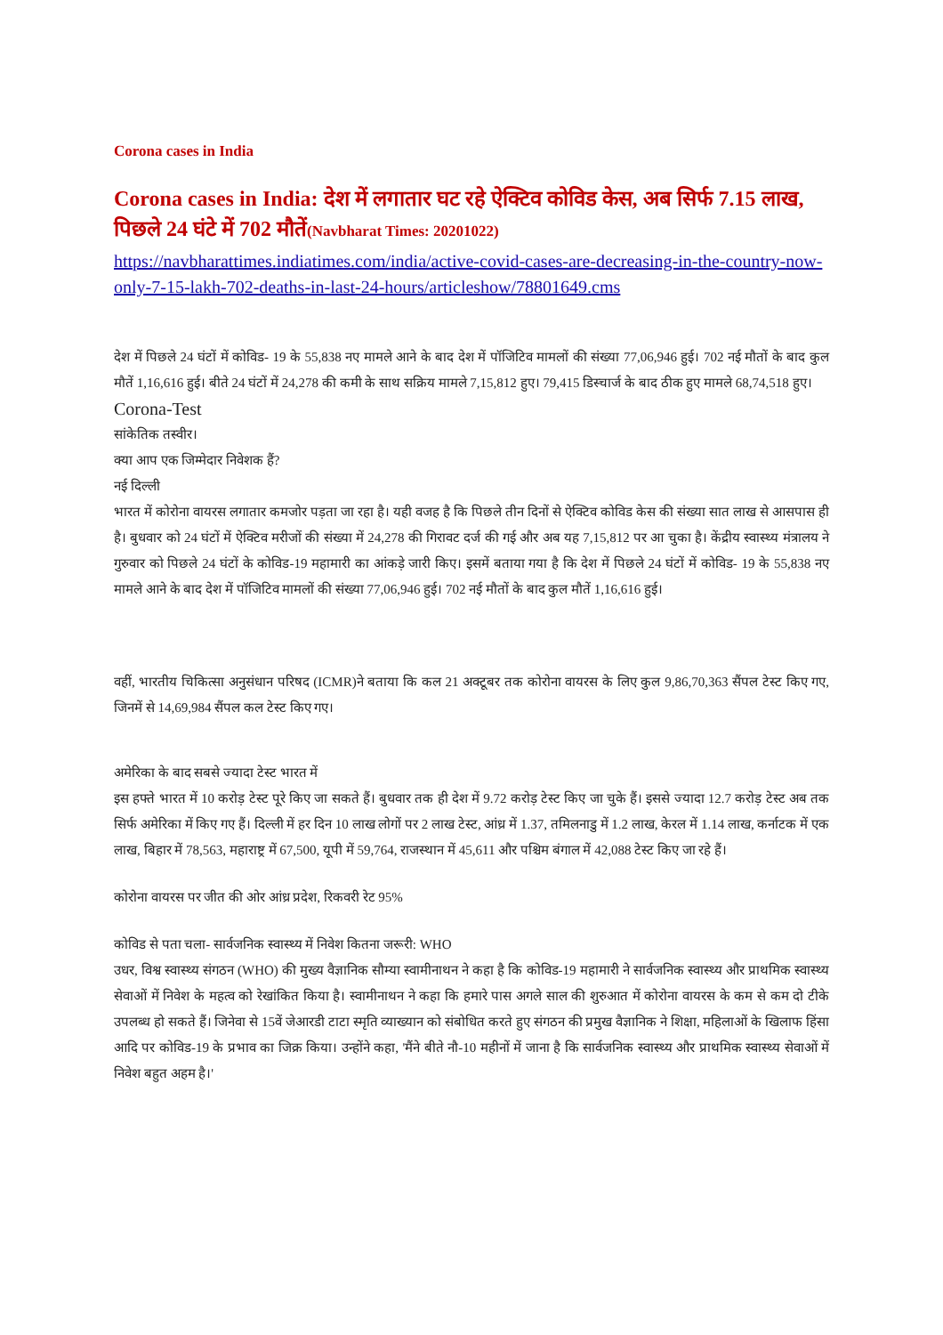Corona cases in India
Corona cases in India: देश में लगातार घट रहे ऐक्टिव कोविड केस, अब सिर्फ 7.15 लाख, पिछले 24 घंटे में 702 मौतें(Navbharat Times: 20201022)
https://navbharattimes.indiatimes.com/india/active-covid-cases-are-decreasing-in-the-country-now-only-7-15-lakh-702-deaths-in-last-24-hours/articleshow/78801649.cms
देश में पिछले 24 घंटों में कोविड- 19 के 55,838 नए मामले आने के बाद देश में पॉजिटिव मामलों की संख्या 77,06,946 हुई। 702 नई मौतों के बाद कुल मौतें 1,16,616 हुई। बीते 24 घंटों में 24,278 की कमी के साथ सक्रिय मामले 7,15,812 हुए। 79,415 डिस्चार्ज के बाद ठीक हुए मामले 68,74,518 हुए।
Corona-Test
सांकेतिक तस्वीर।
क्या आप एक जिम्मेदार निवेशक हैं?
नई दिल्ली
भारत में कोरोना वायरस लगातार कमजोर पड़ता जा रहा है। यही वजह है कि पिछले तीन दिनों से ऐक्टिव कोविड केस की संख्या सात लाख से आसपास ही है। बुधवार को 24 घंटों में ऐक्टिव मरीजों की संख्या में 24,278 की गिरावट दर्ज की गई और अब यह 7,15,812 पर आ चुका है। केंद्रीय स्वास्थ्य मंत्रालय ने गुरुवार को पिछले 24 घंटों के कोविड-19 महामारी का आंकड़े जारी किए। इसमें बताया गया है कि देश में पिछले 24 घंटों में कोविड- 19 के 55,838 नए मामले आने के बाद देश में पॉजिटिव मामलों की संख्या 77,06,946 हुई। 702 नई मौतों के बाद कुल मौतें 1,16,616 हुई।
वहीं, भारतीय चिकित्सा अनुसंधान परिषद (ICMR)ने बताया कि कल 21 अक्टूबर तक कोरोना वायरस के लिए कुल 9,86,70,363 सैंपल टेस्ट किए गए, जिनमें से 14,69,984 सैंपल कल टेस्ट किए गए।
अमेरिका के बाद सबसे ज्यादा टेस्ट भारत में
इस हफ्ते भारत में 10 करोड़ टेस्ट पूरे किए जा सकते हैं। बुधवार तक ही देश में 9.72 करोड़ टेस्ट किए जा चुके हैं। इससे ज्यादा 12.7 करोड़ टेस्ट अब तक सिर्फ अमेरिका में किए गए हैं। दिल्ली में हर दिन 10 लाख लोगों पर 2 लाख टेस्ट, आंध्र में 1.37, तमिलनाडु में 1.2 लाख, केरल में 1.14 लाख, कर्नाटक में एक लाख, बिहार में 78,563, महाराष्ट्र में 67,500, यूपी में 59,764, राजस्थान में 45,611 और पश्चिम बंगाल में 42,088 टेस्ट किए जा रहे हैं।
कोरोना वायरस पर जीत की ओर आंध्र प्रदेश, रिकवरी रेट 95%
कोविड से पता चला- सार्वजनिक स्वास्थ्य में निवेश कितना जरूरी: WHO
उधर, विश्व स्वास्थ्य संगठन (WHO) की मुख्य वैज्ञानिक सौम्या स्वामीनाथन ने कहा है कि कोविड-19 महामारी ने सार्वजनिक स्वास्थ्य और प्राथमिक स्वास्थ्य सेवाओं में निवेश के महत्व को रेखांकित किया है। स्वामीनाथन ने कहा कि हमारे पास अगले साल की शुरुआत में कोरोना वायरस के कम से कम दो टीके उपलब्ध हो सकते हैं। जिनेवा से 15वें जेआरडी टाटा स्मृति व्याख्यान को संबोधित करते हुए संगठन की प्रमुख वैज्ञानिक ने शिक्षा, महिलाओं के खिलाफ हिंसा आदि पर कोविड-19 के प्रभाव का जिक्र किया। उन्होंने कहा, 'मैंने बीते नौ-10 महीनों में जाना है कि सार्वजनिक स्वास्थ्य और प्राथमिक स्वास्थ्य सेवाओं में निवेश बहुत अहम है।'